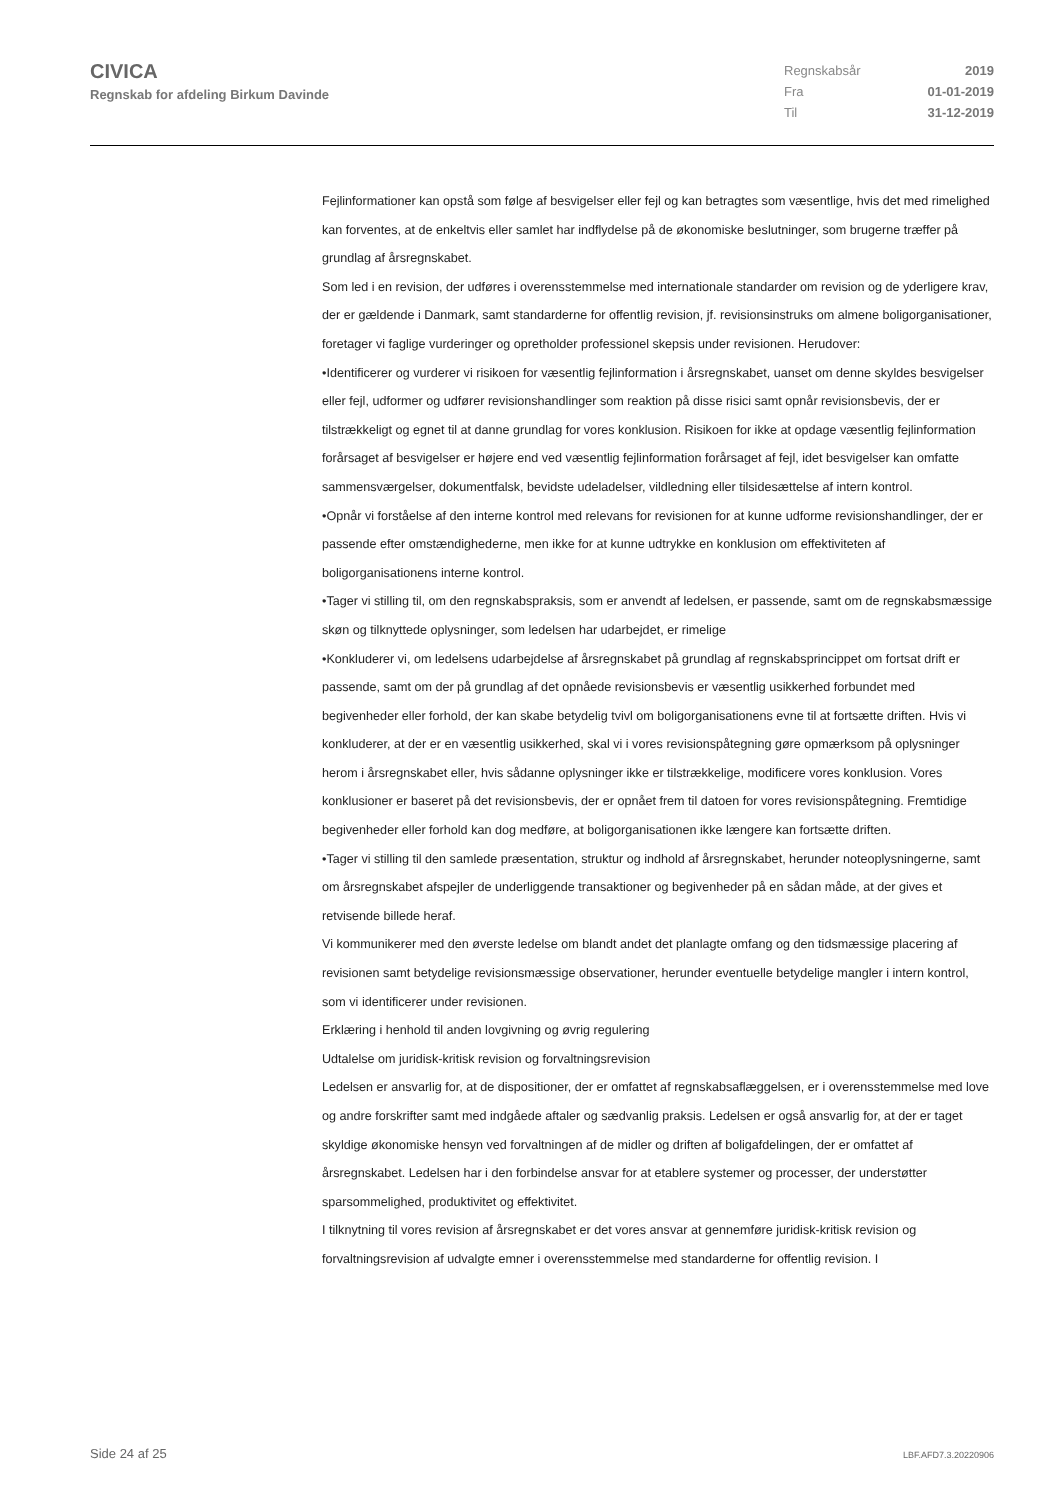CIVICA
Regnskab for afdeling Birkum Davinde
| Regnskabsår | 2019 |
| Fra | 01-01-2019 |
| Til | 31-12-2019 |
Fejlinformationer kan opstå som følge af besvigelser eller fejl og kan betragtes som væsentlige, hvis det med rimelighed kan forventes, at de enkeltvis eller samlet har indflydelse på de økonomiske beslutninger, som brugerne træffer på grundlag af årsregnskabet.
Som led i en revision, der udføres i overensstemmelse med internationale standarder om revision og de yderligere krav, der er gældende i Danmark, samt standarderne for offentlig revision, jf. revisionsinstruks om almene boligorganisationer, foretager vi faglige vurderinger og opretholder professionel skepsis under revisionen. Herudover:
•Identificerer og vurderer vi risikoen for væsentlig fejlinformation i årsregnskabet, uanset om denne skyldes besvigelser eller fejl, udformer og udfører revisionshandlinger som reaktion på disse risici samt opnår revisionsbevis, der er tilstrækkeligt og egnet til at danne grundlag for vores konklusion. Risikoen for ikke at opdage væsentlig fejlinformation forårsaget af besvigelser er højere end ved væsentlig fejlinformation forårsaget af fejl, idet besvigelser kan omfatte sammensværgelser, dokumentfalsk, bevidste udeladelser, vildledning eller tilsidesættelse af intern kontrol.
•Opnår vi forståelse af den interne kontrol med relevans for revisionen for at kunne udforme revisionshandlinger, der er passende efter omstændighederne, men ikke for at kunne udtrykke en konklusion om effektiviteten af boligorganisationens interne kontrol.
•Tager vi stilling til, om den regnskabspraksis, som er anvendt af ledelsen, er passende, samt om de regnskabsmæssige skøn og tilknyttede oplysninger, som ledelsen har udarbejdet, er rimelige
•Konkluderer vi, om ledelsens udarbejdelse af årsregnskabet på grundlag af regnskabsprincippet om fortsat drift er passende, samt om der på grundlag af det opnåede revisionsbevis er væsentlig usikkerhed forbundet med begivenheder eller forhold, der kan skabe betydelig tvivl om boligorganisationens evne til at fortsætte driften. Hvis vi konkluderer, at der er en væsentlig usikkerhed, skal vi i vores revisionspåtegning gøre opmærksom på oplysninger herom i årsregnskabet eller, hvis sådanne oplysninger ikke er tilstrækkelige, modificere vores konklusion. Vores konklusioner er baseret på det revisionsbevis, der er opnået frem til datoen for vores revisionspåtegning. Fremtidige begivenheder eller forhold kan dog medføre, at boligorganisationen ikke længere kan fortsætte driften.
•Tager vi stilling til den samlede præsentation, struktur og indhold af årsregnskabet, herunder noteoplysningerne, samt om årsregnskabet afspejler de underliggende transaktioner og begivenheder på en sådan måde, at der gives et retvisende billede heraf.
Vi kommunikerer med den øverste ledelse om blandt andet det planlagte omfang og den tidsmæssige placering af revisionen samt betydelige revisionsmæssige observationer, herunder eventuelle betydelige mangler i intern kontrol, som vi identificerer under revisionen.
Erklæring i henhold til anden lovgivning og øvrig regulering
Udtalelse om juridisk-kritisk revision og forvaltningsrevision
Ledelsen er ansvarlig for, at de dispositioner, der er omfattet af regnskabsaflæggelsen, er i overensstemmelse med love og andre forskrifter samt med indgåede aftaler og sædvanlig praksis. Ledelsen er også ansvarlig for, at der er taget skyldige økonomiske hensyn ved forvaltningen af de midler og driften af boligafdelingen, der er omfattet af årsregnskabet. Ledelsen har i den forbindelse ansvar for at etablere systemer og processer, der understøtter sparsommelighed, produktivitet og effektivitet.
I tilknytning til vores revision af årsregnskabet er det vores ansvar at gennemføre juridisk-kritisk revision og forvaltningsrevision af udvalgte emner i overensstemmelse med standarderne for offentlig revision. I
Side 24 af 25 LBF.AFD7.3.20220906